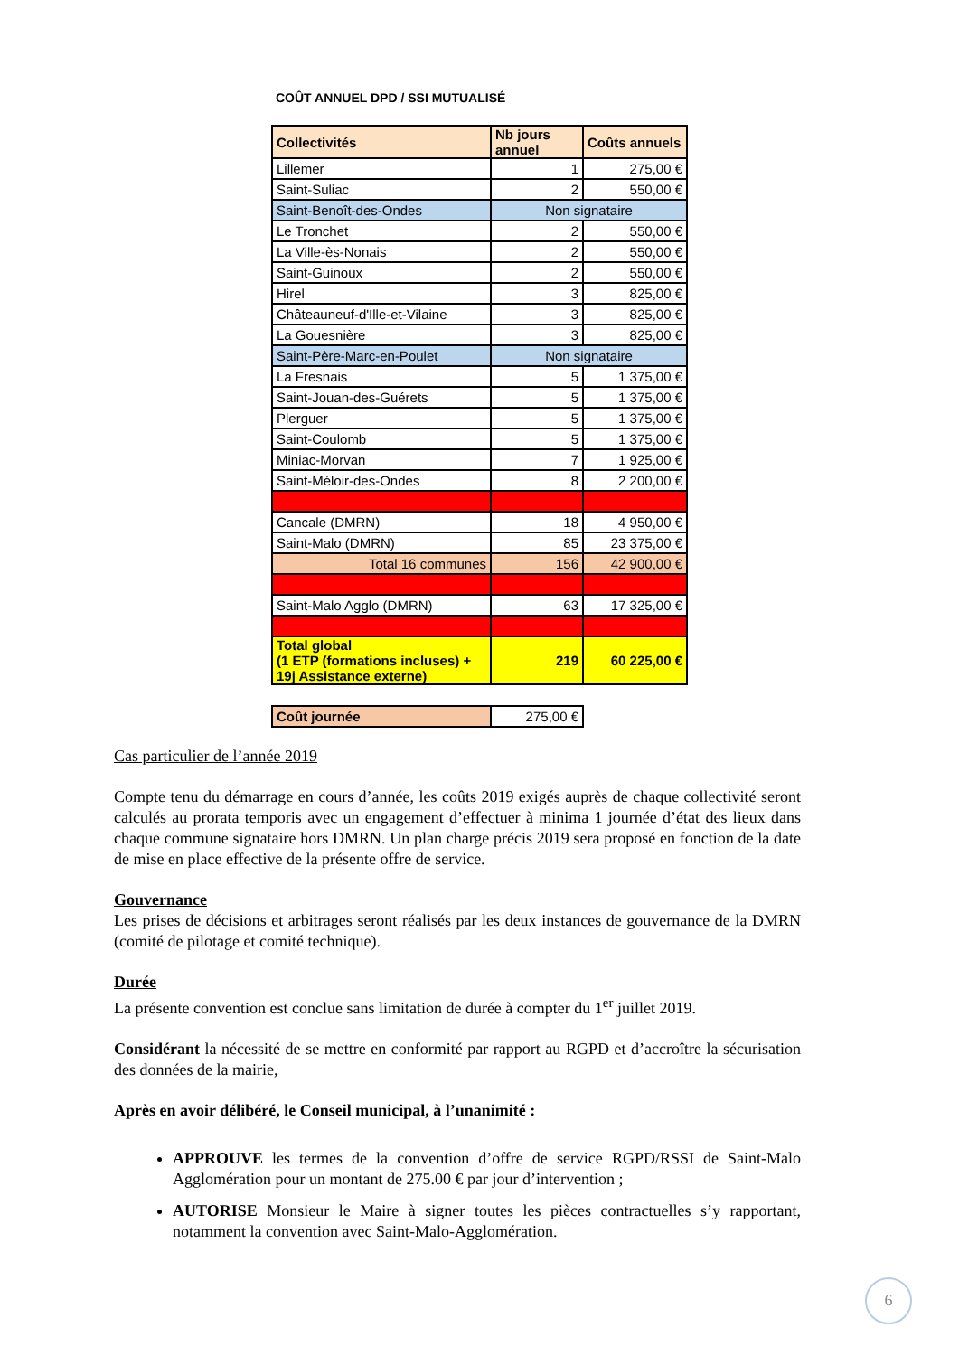COÛT ANNUEL DPD / SSI MUTUALISÉ
| Collectivités | Nb jours annuel | Coûts annuels |
| --- | --- | --- |
| Lillemer | 1 | 275,00 € |
| Saint-Suliac | 2 | 550,00 € |
| Saint-Benoît-des-Ondes | Non signataire | |
| Le Tronchet | 2 | 550,00 € |
| La Ville-ès-Nonais | 2 | 550,00 € |
| Saint-Guinoux | 2 | 550,00 € |
| Hirel | 3 | 825,00 € |
| Châteauneuf-d'Ille-et-Vilaine | 3 | 825,00 € |
| La Gouesnière | 3 | 825,00 € |
| Saint-Père-Marc-en-Poulet | Non signataire | |
| La Fresnais | 5 | 1 375,00 € |
| Saint-Jouan-des-Guérets | 5 | 1 375,00 € |
| Plerguer | 5 | 1 375,00 € |
| Saint-Coulomb | 5 | 1 375,00 € |
| Miniac-Morvan | 7 | 1 925,00 € |
| Saint-Méloir-des-Ondes | 8 | 2 200,00 € |
| Cancale (DMRN) | 18 | 4 950,00 € |
| Saint-Malo (DMRN) | 85 | 23 375,00 € |
| Total 16 communes | 156 | 42 900,00 € |
| Saint-Malo Agglo (DMRN) | 63 | 17 325,00 € |
| Total global (1 ETP (formations incluses) + 19j Assistance externe) | 219 | 60 225,00 € |
| Coût journée | 275,00 € |
Cas particulier de l’année 2019
Compte tenu du démarrage en cours d’année, les coûts 2019 exigés auprès de chaque collectivité seront calculés au prorata temporis avec un engagement d’effectuer à minima 1 journée d’état des lieux dans chaque commune signataire hors DMRN. Un plan charge précis 2019 sera proposé en fonction de la date de mise en place effective de la présente offre de service.
Gouvernance
Les prises de décisions et arbitrages seront réalisés par les deux instances de gouvernance de la DMRN (comité de pilotage et comité technique).
Durée
La présente convention est conclue sans limitation de durée à compter du 1<sup>er</sup> juillet 2019.
Considérant la nécessité de se mettre en conformité par rapport au RGPD et d’accroître la sécurisation des données de la mairie,
Après en avoir délibéré, le Conseil municipal, à l’unanimité :
APPROUVE les termes de la convention d’offre de service RGPD/RSSI de Saint-Malo Agglomération pour un montant de 275.00 € par jour d’intervention ;
AUTORISE Monsieur le Maire à signer toutes les pièces contractuelles s’y rapportant, notamment la convention avec Saint-Malo-Agglomération.
6